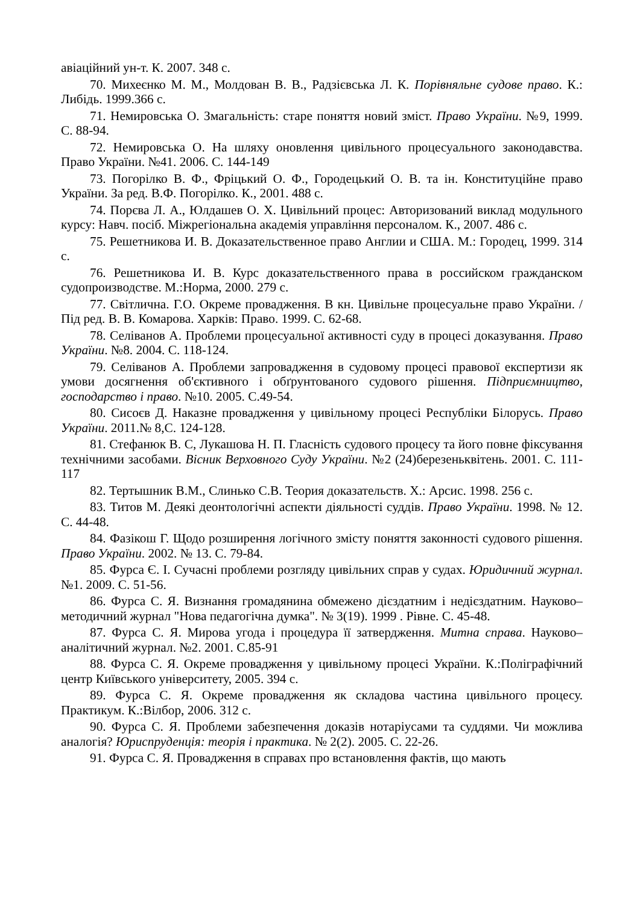авіаційний ун-т. К. 2007. 348 с.
70. Михеєнко М. М., Молдован В. В., Радзієвська Л. К. Порівняльне судове право. К.: Либідь. 1999.366 с.
71. Немировська О. Змагальність: старе поняття новий зміст. Право України. №9, 1999. С. 88-94.
72. Немировська О. На шляху оновлення цивільного процесуального законодавства. Право України. №41. 2006. С. 144-149
73. Погорілко В. Ф., Фріцький О. Ф., Городецький О. В. та ін. Конституційне право України. За ред. В.Ф. Погорілко. К., 2001. 488 с.
74. Порєва Л. А., Юлдашев О. Х. Цивільний процес: Авторизований виклад модульного курсу: Навч. посіб. Міжрегіональна академія управління персоналом. К., 2007. 486 с.
75. Решетникова И. В. Доказательственное право Англии и США. М.: Городец, 1999. 314 с.
76. Решетникова И. В. Курс доказательственного права в российском гражданском судопроизводстве. М.:Норма, 2000. 279 с.
77. Світлична. Г.О. Окреме провадження. В кн. Цивільне процесуальне право України. / Під ред. В. В. Комарова. Харків: Право. 1999. С. 62-68.
78. Селіванов А. Проблеми процесуальної активності суду в процесі доказування. Право України. №8. 2004. С. 118-124.
79. Селіванов А. Проблеми запровадження в судовому процесі правової експертизи як умови досягнення об'єктивного і обґрунтованого судового рішення. Підприємництво, господарство і право. №10. 2005. С.49-54.
80. Сисоєв Д. Наказне провадження у цивільному процесі Республіки Білорусь. Право України. 2011.№ 8,С. 124-128.
81. Стефанюк В. С, Лукашова Н. П. Гласність судового процесу та його повне фіксування технічними засобами. Вісник Верховного Суду України. №2 (24)березеньквітень. 2001. С. 111-117
82. Тертышник В.М., Слинько С.В. Теория доказательств. Х.: Арсис. 1998. 256 с.
83. Титов М. Деякі деонтологічні аспекти діяльності суддів. Право України. 1998. № 12. С. 44-48.
84. Фазікош Г. Щодо розширення логічного змісту поняття законності судового рішення. Право України. 2002. № 13. С. 79-84.
85. Фурса Є. І. Сучасні проблеми розгляду цивільних справ у судах. Юридичний журнал. №1. 2009. С. 51-56.
86. Фурса С. Я. Визнання громадянина обмежено дієздатним і недієздатним. Науково–методичний журнал "Нова педагогічна думка". № 3(19). 1999 . Рівне. С. 45-48.
87. Фурса С. Я. Мирова угода і процедура її затвердження. Митна справа. Науково–аналітичний журнал. №2. 2001. С.85-91
88. Фурса С. Я. Окреме провадження у цивільному процесі України. К.:Поліграфічний центр Київського університету, 2005. 394 с.
89. Фурса С. Я. Окреме провадження як складова частина цивільного процесу. Практикум. К.:Вілбор, 2006. 312 с.
90. Фурса С. Я. Проблеми забезпечення доказів нотаріусами та суддями. Чи можлива аналогія? Юриспруденція: теорія і практика. № 2(2). 2005. С. 22-26.
91. Фурса С. Я. Провадження в справах про встановлення фактів, що мають